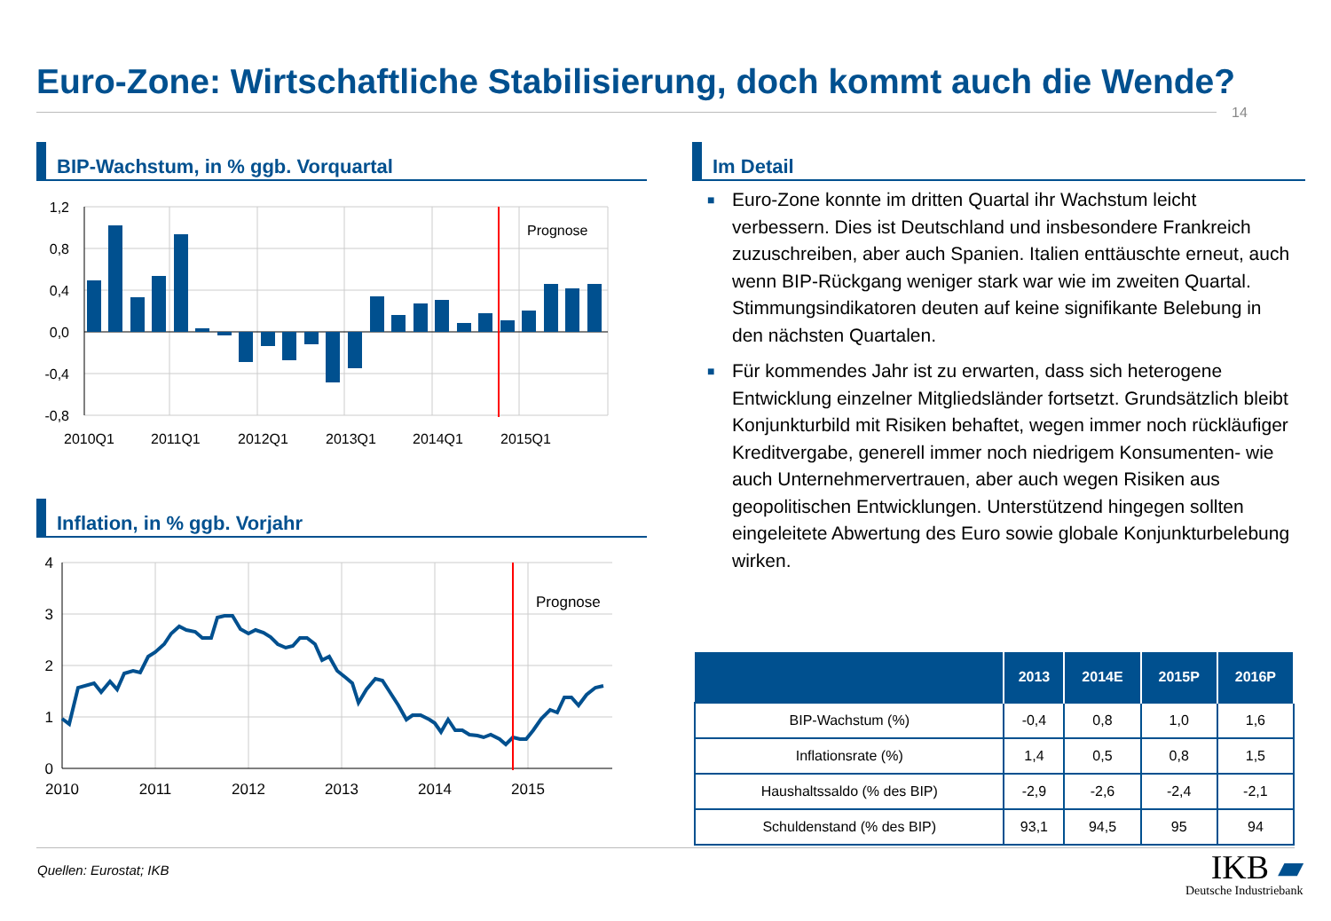Euro-Zone: Wirtschaftliche Stabilisierung, doch kommt auch die Wende?
14
BIP-Wachstum, in % ggb. Vorquartal
Prognose
1,2
0,8
0,4
0,0
-0,4
-0,8
2010Q1
2011Q1
2012Q1
2013Q1
2014Q1
2015Q1
Inflation, in % ggb. Vorjahr
Prognose
4
3
2
1
0
2010
2011
2012
2013
2014
2015
Im Detail
■ Euro-Zone konnte im dritten Quartal ihr Wachstum leicht verbessern. Dies ist Deutschland und insbesondere Frankreich zuzuschreiben, aber auch Spanien. Italien enttäuschte erneut, auch wenn BIP-Rückgang weniger stark war wie im zweiten Quartal. Stimmungsindikatoren deuten auf keine signifikante Belebung in den nächsten Quartalen.
■ Für kommendes Jahr ist zu erwarten, dass sich heterogene Entwicklung einzelner Mitgliedsländer fortsetzt. Grundsätzlich bleibt Konjunkturbild mit Risiken behaftet, wegen immer noch rückläufiger Kreditvergabe, generell immer noch niedrigem Konsumenten- wie auch Unternehmervertrauen, aber auch wegen Risiken aus geopolitischen Entwicklungen. Unterstützend hingegen sollten eingeleitete Abwertung des Euro sowie globale Konjunkturbelebung wirken.
| | 2013 | 2014E | 2015P | 2016P |
| --- | --- | --- | --- | --- |
| BIP-Wachstum (%) | -0,4 | 0,8 | 1,0 | 1,6 |
| Inflationsrate (%) | 1,4 | 0,5 | 0,8 | 1,5 |
| Haushaltssaldo (% des BIP) | -2,9 | -2,6 | -2,4 | -2,1 |
| Schuldenstand (% des BIP) | 93,1 | 94,5 | 95 | 94 |
Quellen: Eurostat; IKB
IKB ▰
Deutsche Industriebank